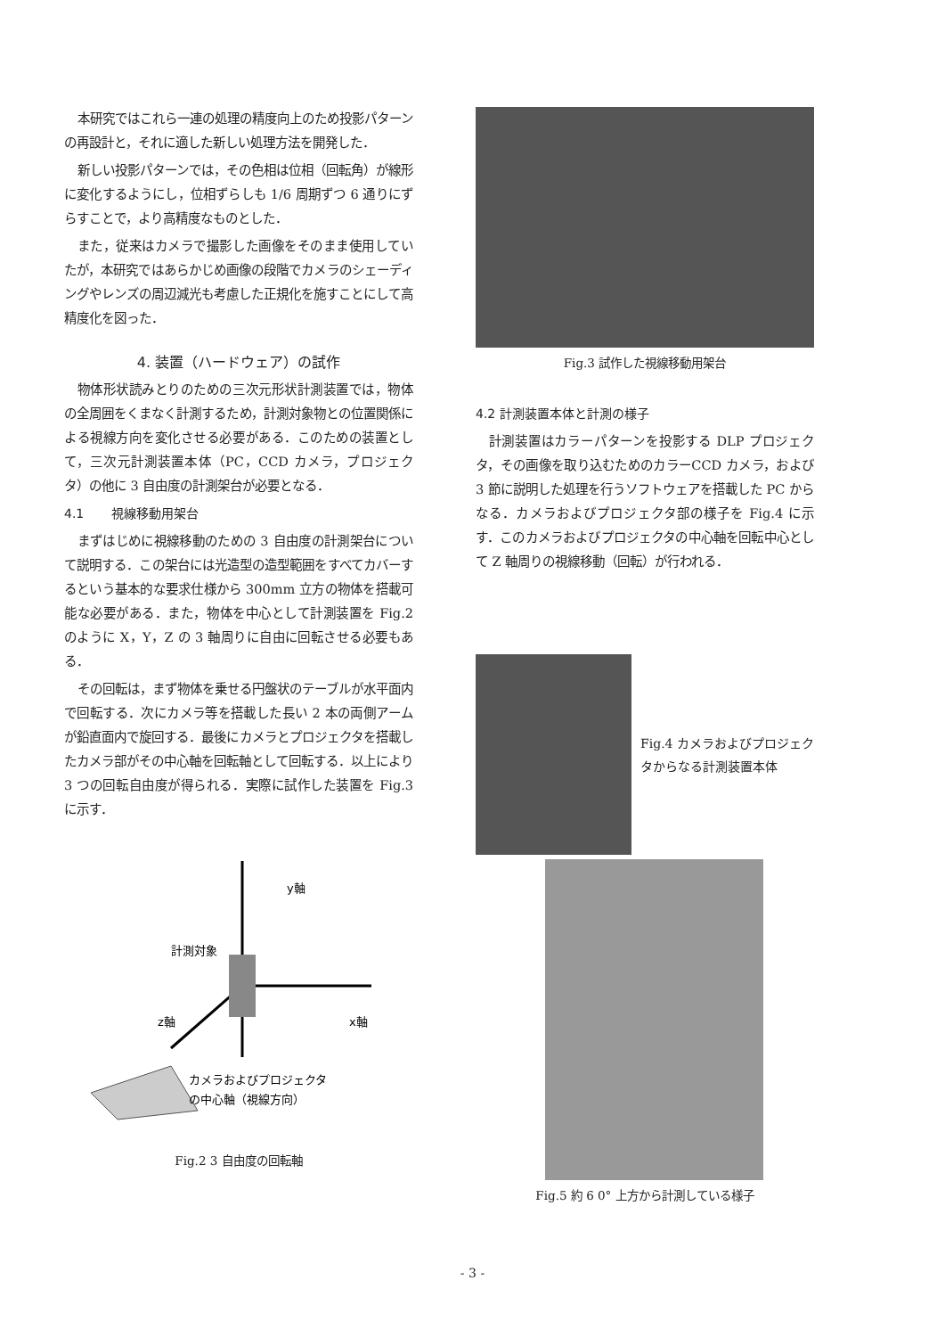本研究ではこれら一連の処理の精度向上のため投影パターンの再設計と，それに適した新しい処理方法を開発した．
新しい投影パターンでは，その色相は位相（回転角）が線形に変化するようにし，位相ずらしも 1/6 周期ずつ 6 通りにずらすことで，より高精度なものとした．
また，従来はカメラで撮影した画像をそのまま使用していたが，本研究ではあらかじめ画像の段階でカメラのシェーディングやレンズの周辺減光も考慮した正規化を施すことにして高精度化を図った．
4. 装置（ハードウェア）の試作
物体形状読みとりのための三次元形状計測装置では，物体の全周囲をくまなく計測するため，計測対象物との位置関係による視線方向を変化させる必要がある．このための装置として，三次元計測装置本体（PC，CCD カメラ，プロジェクタ）の他に 3 自由度の計測架台が必要となる．
4.1 視線移動用架台
まずはじめに視線移動のための 3 自由度の計測架台について説明する．この架台には光造型の造型範囲をすべてカバーするという基本的な要求仕様から 300mm 立方の物体を搭載可能な必要がある．また，物体を中心として計測装置を Fig.2 のように X，Y，Z の 3 軸周りに自由に回転させる必要もある．
その回転は，まず物体を乗せる円盤状のテーブルが水平面内で回転する．次にカメラ等を搭載した長い 2 本の両側アームが鉛直面内で旋回する．最後にカメラとプロジェクタを搭載したカメラ部がその中心軸を回転軸として回転する．以上により 3 つの回転自由度が得られる．実際に試作した装置を Fig.3 に示す．
y軸
計測対象
x軸
z軸
カメラおよびプロジェクタ
の中心軸（視線方向）
Fig.2 3 自由度の回転軸
Fig.3 試作した視線移動用架台
4.2 計測装置本体と計測の様子
計測装置はカラーパターンを投影する DLP プロジェクタ，その画像を取り込むためのカラーCCD カメラ，および 3 節に説明した処理を行うソフトウェアを搭載した PC からなる．カメラおよびプロジェクタ部の様子を Fig.4 に示す．このカメラおよびプロジェクタの中心軸を回転中心として Z 軸周りの視線移動（回転）が行われる．
Fig.4 カメラおよびプロジェクタからなる計測装置本体
Fig.5 約 6 0° 上方から計測している様子
- 3 -